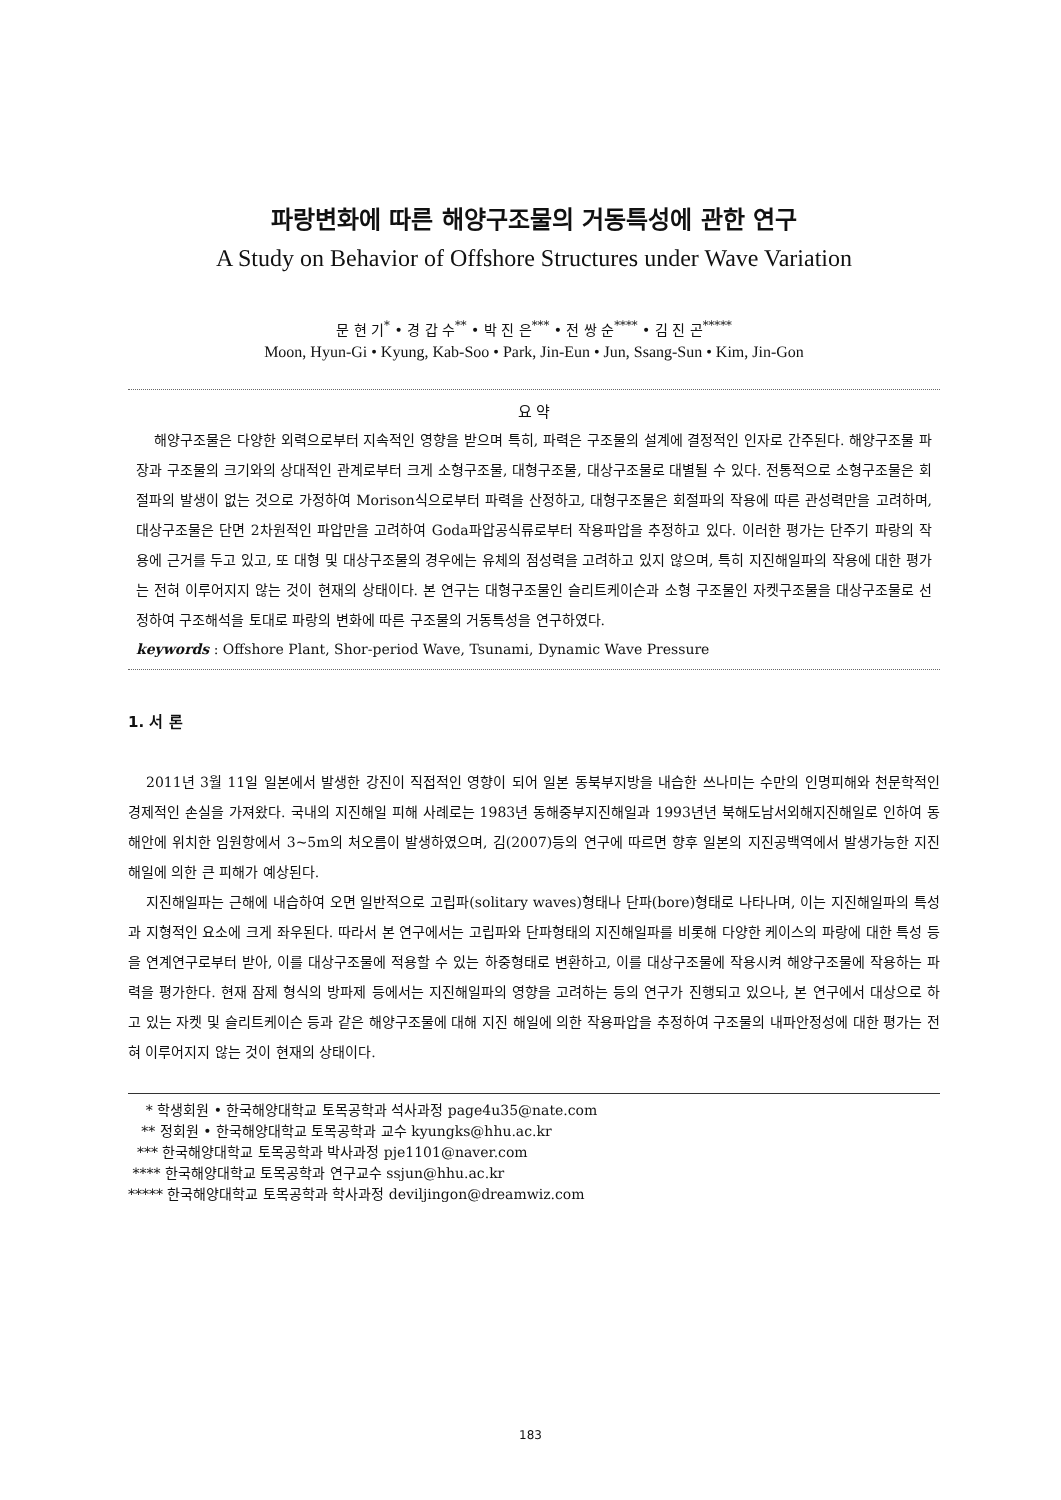파랑변화에 따른 해양구조물의 거동특성에 관한 연구
A Study on Behavior of Offshore Structures under Wave Variation
문 현 기<sup>*</sup> • 경 갑 수<sup>**</sup> • 박 진 은<sup>***</sup> • 전 쌍 순<sup>****</sup> • 김 진 곤<sup>*****</sup>
Moon, Hyun-Gi • Kyung, Kab-Soo • Park, Jin-Eun • Jun, Ssang-Sun • Kim, Jin-Gon
요 약
해양구조물은 다양한 외력으로부터 지속적인 영향을 받으며 특히, 파력은 구조물의 설계에 결정적인 인자로 간주된다. 해양구조물 파장과 구조물의 크기와의 상대적인 관계로부터 크게 소형구조물, 대형구조물, 대상구조물로 대별될 수 있다. 전통적으로 소형구조물은 회절파의 발생이 없는 것으로 가정하여 Morison식으로부터 파력을 산정하고, 대형구조물은 회절파의 작용에 따른 관성력만을 고려하며, 대상구조물은 단면 2차원적인 파압만을 고려하여 Goda파압공식류로부터 작용파압을 추정하고 있다. 이러한 평가는 단주기 파랑의 작용에 근거를 두고 있고, 또 대형 및 대상구조물의 경우에는 유체의 점성력을 고려하고 있지 않으며, 특히 지진해일파의 작용에 대한 평가는 전혀 이루어지지 않는 것이 현재의 상태이다. 본 연구는 대형구조물인 슬리트케이슨과 소형 구조물인 자켓구조물을 대상구조물로 선정하여 구조해석을 토대로 파랑의 변화에 따른 구조물의 거동특성을 연구하였다.
keywords : Offshore Plant, Shor-period Wave, Tsunami, Dynamic Wave Pressure
1. 서 론
2011년 3월 11일 일본에서 발생한 강진이 직접적인 영향이 되어 일본 동북부지방을 내습한 쓰나미는 수만의 인명피해와 천문학적인 경제적인 손실을 가져왔다. 국내의 지진해일 피해 사례로는 1983년 동해중부지진해일과 1993년년 북해도남서외해지진해일로 인하여 동해안에 위치한 임원항에서 3~5m의 처오름이 발생하였으며, 김(2007)등의 연구에 따르면 향후 일본의 지진공백역에서 발생가능한 지진해일에 의한 큰 피해가 예상된다.
지진해일파는 근해에 내습하여 오면 일반적으로 고립파(solitary waves)형태나 단파(bore)형태로 나타나며, 이는 지진해일파의 특성과 지형적인 요소에 크게 좌우된다. 따라서 본 연구에서는 고립파와 단파형태의 지진해일파를 비롯해 다양한 케이스의 파랑에 대한 특성 등을 연계연구로부터 받아, 이를 대상구조물에 적용할 수 있는 하중형태로 변환하고, 이를 대상구조물에 작용시켜 해양구조물에 작용하는 파력을 평가한다. 현재 잠제 형식의 방파제 등에서는 지진해일파의 영향을 고려하는 등의 연구가 진행되고 있으나, 본 연구에서 대상으로 하고 있는 자켓 및 슬리트케이슨 등과 같은 해양구조물에 대해 지진 해일에 의한 작용파압을 추정하여 구조물의 내파안정성에 대한 평가는 전혀 이루어지지 않는 것이 현재의 상태이다.
* 학생회원 • 한국해양대학교 토목공학과 석사과정 page4u35@nate.com
** 정회원 • 한국해양대학교 토목공학과 교수 kyungks@hhu.ac.kr
*** 한국해양대학교 토목공학과 박사과정 pje1101@naver.com
**** 한국해양대학교 토목공학과 연구교수 ssjun@hhu.ac.kr
***** 한국해양대학교 토목공학과 학사과정 deviljingon@dreamwiz.com
183